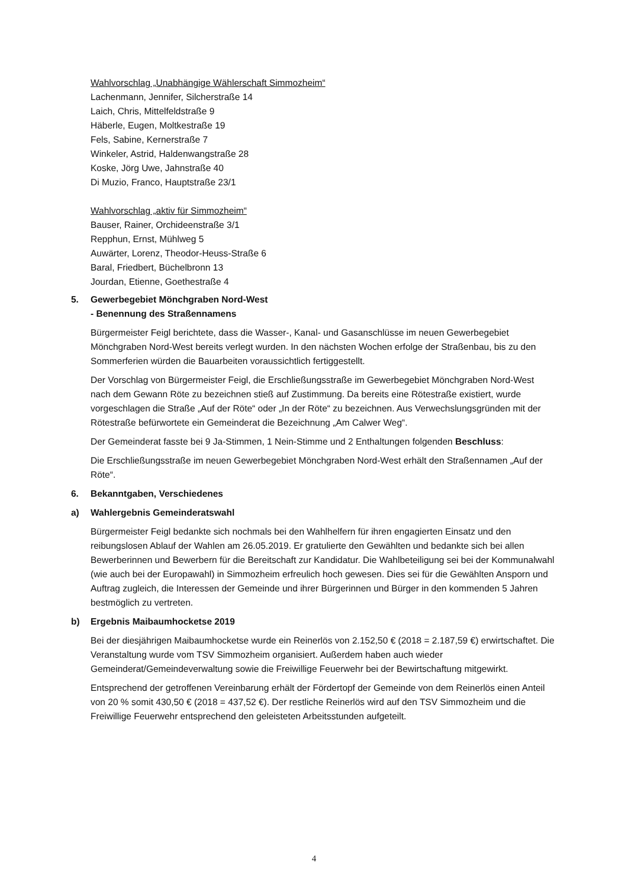Wahlvorschlag „Unabhängige Wählerschaft Simmozheim“
Lachenmann, Jennifer, Silcherstraße 14
Laich, Chris, Mittelfeldstraße 9
Häberle, Eugen, Moltkestraße 19
Fels, Sabine, Kernerstraße 7
Winkeler, Astrid, Haldenwangstraße 28
Koske, Jörg Uwe, Jahnstraße 40
Di Muzio, Franco, Hauptstraße 23/1
Wahlvorschlag „aktiv für Simmozheim“
Bauser, Rainer, Orchideenstraße 3/1
Repphun, Ernst, Mühlweg 5
Auwärter, Lorenz, Theodor-Heuss-Straße 6
Baral, Friedbert, Büchelbronn 13
Jourdan, Etienne, Goethestraße 4
5. Gewerbegebiet Mönchgraben Nord-West
- Benennung des Straßennamens
Bürgermeister Feigl berichtete, dass die Wasser-, Kanal- und Gasanschlüsse im neuen Gewerbegebiet Mönchgraben Nord-West bereits verlegt wurden. In den nächsten Wochen erfolge der Straßenbau, bis zu den Sommerferien würden die Bauarbeiten voraussichtlich fertiggestellt.
Der Vorschlag von Bürgermeister Feigl, die Erschließungsstraße im Gewerbegebiet Mönchgraben Nord-West nach dem Gewann Röte zu bezeichnen stieß auf Zustimmung. Da bereits eine Rötestraße existiert, wurde vorgeschlagen die Straße „Auf der Röte“ oder „In der Röte“ zu bezeichnen. Aus Verwechslungsgründen mit der Rötestraße befürwortete ein Gemeinderat die Bezeichnung „Am Calwer Weg“.
Der Gemeinderat fasste bei 9 Ja-Stimmen, 1 Nein-Stimme und 2 Enthaltungen folgenden Beschluss:
Die Erschließungsstraße im neuen Gewerbegebiet Mönchgraben Nord-West erhält den Straßennamen „Auf der Röte“.
6. Bekanntgaben, Verschiedenes
a) Wahlergebnis Gemeinderatswahl
Bürgermeister Feigl bedankte sich nochmals bei den Wahlhelfern für ihren engagierten Einsatz und den reibungslosen Ablauf der Wahlen am 26.05.2019. Er gratulierte den Gewählten und bedankte sich bei allen Bewerberinnen und Bewerbern für die Bereitschaft zur Kandidatur. Die Wahlbeteiligung sei bei der Kommunalwahl (wie auch bei der Europawahl) in Simmozheim erfreulich hoch gewesen. Dies sei für die Gewählten Ansporn und Auftrag zugleich, die Interessen der Gemeinde und ihrer Bürgerinnen und Bürger in den kommenden 5 Jahren bestmöglich zu vertreten.
b) Ergebnis Maibaumhocketse 2019
Bei der diesjährigen Maibaumhocketse wurde ein Reinerlös von 2.152,50 € (2018 = 2.187,59 €) erwirtschaftet. Die Veranstaltung wurde vom TSV Simmozheim organisiert. Außerdem haben auch wieder Gemeinderat/Gemeindeverwaltung sowie die Freiwillige Feuerwehr bei der Bewirtschaftung mitgewirkt.
Entsprechend der getroffenen Vereinbarung erhält der Fördertopf der Gemeinde von dem Reinerlös einen Anteil von 20 % somit 430,50 € (2018 = 437,52 €). Der restliche Reinerlös wird auf den TSV Simmozheim und die Freiwillige Feuerwehr entsprechend den geleisteten Arbeitsstunden aufgeteilt.
4